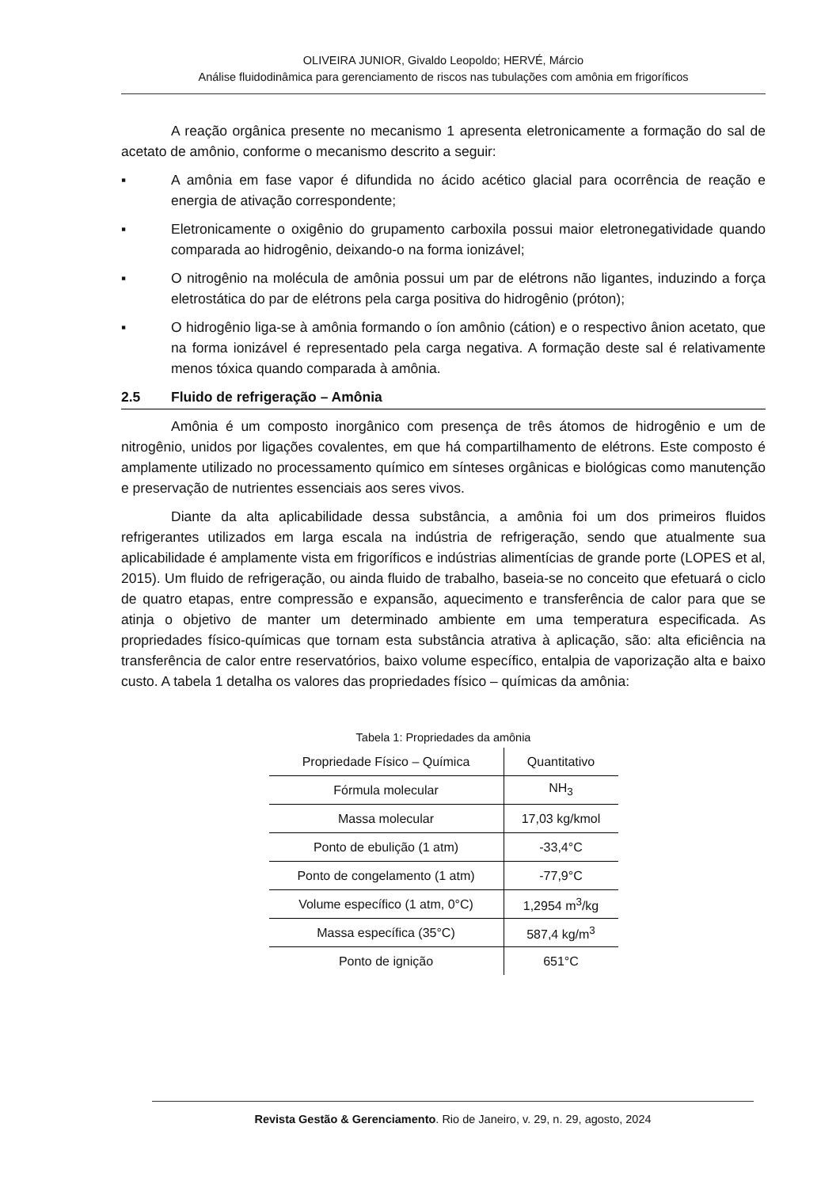OLIVEIRA JUNIOR, Givaldo Leopoldo; HERVÉ, Márcio
Análise fluidodinâmica para gerenciamento de riscos nas tubulações com amônia em frigoríficos
A reação orgânica presente no mecanismo 1 apresenta eletronicamente a formação do sal de acetato de amônio, conforme o mecanismo descrito a seguir:
▪ A amônia em fase vapor é difundida no ácido acético glacial para ocorrência de reação e energia de ativação correspondente;
▪ Eletronicamente o oxigênio do grupamento carboxila possui maior eletronegatividade quando comparada ao hidrogênio, deixando-o na forma ionizável;
▪ O nitrogênio na molécula de amônia possui um par de elétrons não ligantes, induzindo a força eletrostática do par de elétrons pela carga positiva do hidrogênio (próton);
▪ O hidrogênio liga-se à amônia formando o íon amônio (cátion) e o respectivo ânion acetato, que na forma ionizável é representado pela carga negativa. A formação deste sal é relativamente menos tóxica quando comparada à amônia.
2.5 Fluido de refrigeração – Amônia
Amônia é um composto inorgânico com presença de três átomos de hidrogênio e um de nitrogênio, unidos por ligações covalentes, em que há compartilhamento de elétrons. Este composto é amplamente utilizado no processamento químico em sínteses orgânicas e biológicas como manutenção e preservação de nutrientes essenciais aos seres vivos.
Diante da alta aplicabilidade dessa substância, a amônia foi um dos primeiros fluidos refrigerantes utilizados em larga escala na indústria de refrigeração, sendo que atualmente sua aplicabilidade é amplamente vista em frigoríficos e indústrias alimentícias de grande porte (LOPES et al, 2015). Um fluido de refrigeração, ou ainda fluido de trabalho, baseia-se no conceito que efetuará o ciclo de quatro etapas, entre compressão e expansão, aquecimento e transferência de calor para que se atinja o objetivo de manter um determinado ambiente em uma temperatura especificada. As propriedades físico-químicas que tornam esta substância atrativa à aplicação, são: alta eficiência na transferência de calor entre reservatórios, baixo volume específico, entalpia de vaporização alta e baixo custo. A tabela 1 detalha os valores das propriedades físico – químicas da amônia:
Tabela 1: Propriedades da amônia
| Propriedade Físico – Química | Quantitativo |
| --- | --- |
| Fórmula molecular | NH<sub>3</sub> |
| Massa molecular | 17,03 kg/kmol |
| Ponto de ebulição (1 atm) | -33,4°C |
| Ponto de congelamento (1 atm) | -77,9°C |
| Volume específico (1 atm, 0°C) | 1,2954 m<sup>3</sup>/kg |
| Massa específica (35°C) | 587,4 kg/m<sup>3</sup> |
| Ponto de ignição | 651°C |
Revista Gestão & Gerenciamento. Rio de Janeiro, v. 29, n. 29, agosto, 2024